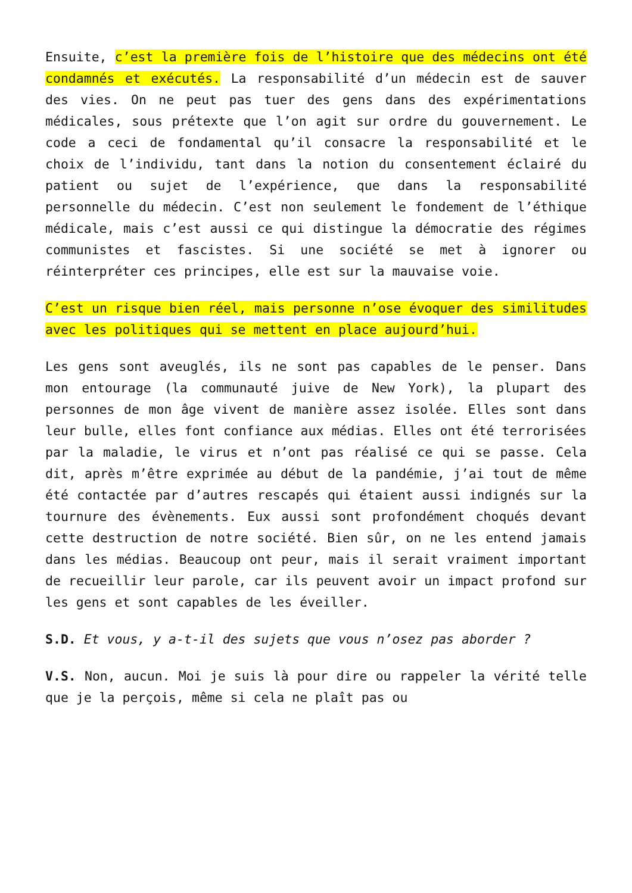Ensuite, c’est la première fois de l’histoire que des médecins ont été condamnés et exécutés. La responsabilité d’un médecin est de sauver des vies. On ne peut pas tuer des gens dans des expérimentations médicales, sous prétexte que l’on agit sur ordre du gouvernement. Le code a ceci de fondamental qu’il consacre la responsabilité et le choix de l’individu, tant dans la notion du consentement éclairé du patient ou sujet de l’expérience, que dans la responsabilité personnelle du médecin. C’est non seulement le fondement de l’éthique médicale, mais c’est aussi ce qui distingue la démocratie des régimes communistes et fascistes. Si une société se met à ignorer ou réinterpréter ces principes, elle est sur la mauvaise voie.
C’est un risque bien réel, mais personne n’ose évoquer des similitudes avec les politiques qui se mettent en place aujourd’hui.
Les gens sont aveuglés, ils ne sont pas capables de le penser. Dans mon entourage (la communauté juive de New York), la plupart des personnes de mon âge vivent de manière assez isolée. Elles sont dans leur bulle, elles font confiance aux médias. Elles ont été terrorisées par la maladie, le virus et n’ont pas réalisé ce qui se passe. Cela dit, après m’être exprimée au début de la pandémie, j’ai tout de même été contactée par d’autres rescapés qui étaient aussi indignés sur la tournure des évènements. Eux aussi sont profondément choqués devant cette destruction de notre société. Bien sûr, on ne les entend jamais dans les médias. Beaucoup ont peur, mais il serait vraiment important de recueillir leur parole, car ils peuvent avoir un impact profond sur les gens et sont capables de les éveiller.
S.D. Et vous, y a-t-il des sujets que vous n’osez pas aborder ?
V.S. Non, aucun. Moi je suis là pour dire ou rappeler la vérité telle que je la perçois, même si cela ne plaît pas ou